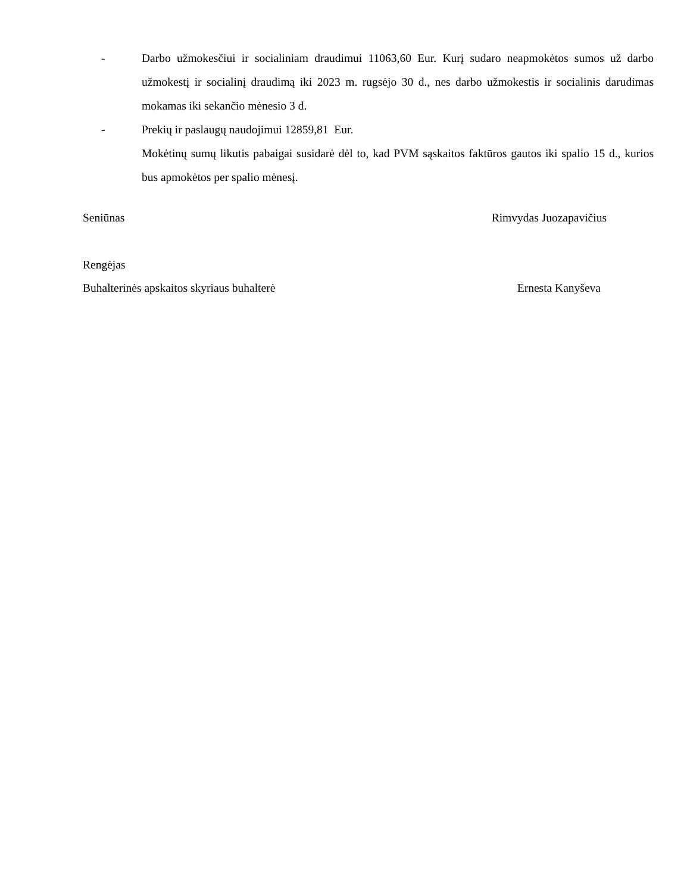- Darbo užmokesčiui ir socialiniam draudimui 11063,60 Eur. Kurį sudaro neapmokėtos sumos už darbo užmokestį ir socialinį draudimą iki 2023 m. rugsėjo 30 d., nes darbo užmokestis ir socialinis darudimas mokamas iki sekančio mėnesio 3 d.
- Prekių ir paslaugų naudojimui 12859,81 Eur.
Mokėtinų sumų likutis pabaigai susidarė dėl to, kad PVM sąskaitos faktūros gautos iki spalio 15 d., kurios bus apmokėtos per spalio mėnesį.
Seniūnas Rimvydas Juozapavičius
Rengėjas
Buhalterinės apskaitos skyriaus buhalterė Ernesta Kanyševa